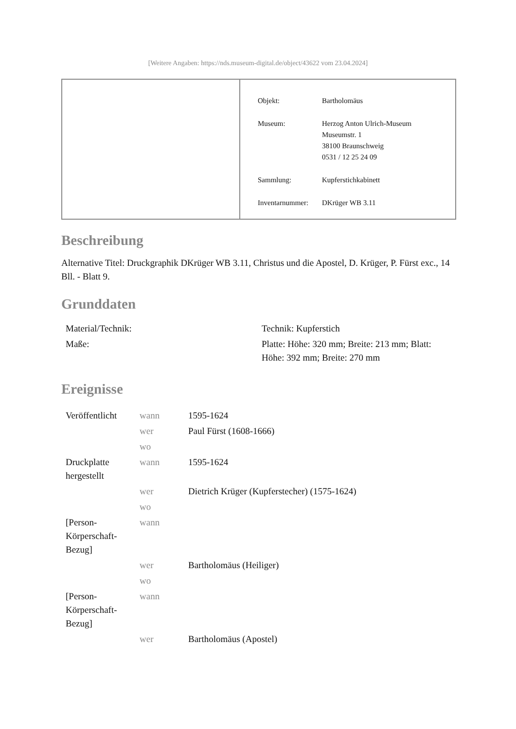[Weitere Angaben: https://nds.museum-digital.de/object/43622 vom 23.04.2024]
| Objekt: | Bartholomäus |
| Museum: | Herzog Anton Ulrich-Museum Museumstr. 1 38100 Braunschweig 0531 / 12 25 24 09 |
| Sammlung: | Kupferstichkabinett |
| Inventarnummer: | DKrüger WB 3.11 |
Beschreibung
Alternative Titel: Druckgraphik DKrüger WB 3.11, Christus und die Apostel, D. Krüger, P. Fürst exc., 14 Bll. - Blatt 9.
Grunddaten
| Material/Technik: | Technik: Kupferstich |
| Maße: | Platte: Höhe: 320 mm; Breite: 213 mm; Blatt: Höhe: 392 mm; Breite: 270 mm |
Ereignisse
| Veröffentlicht | wann | 1595-1624 |
| | wer | Paul Fürst (1608-1666) |
| | wo | |
| Druckplatte hergestellt | wann | 1595-1624 |
| | wer | Dietrich Krüger (Kupferstecher) (1575-1624) |
| | wo | |
| [Person-Körperschaft-Bezug] | wann | |
| | wer | Bartholomäus (Heiliger) |
| | wo | |
| [Person-Körperschaft-Bezug] | wann | |
| | wer | Bartholomäus (Apostel) |